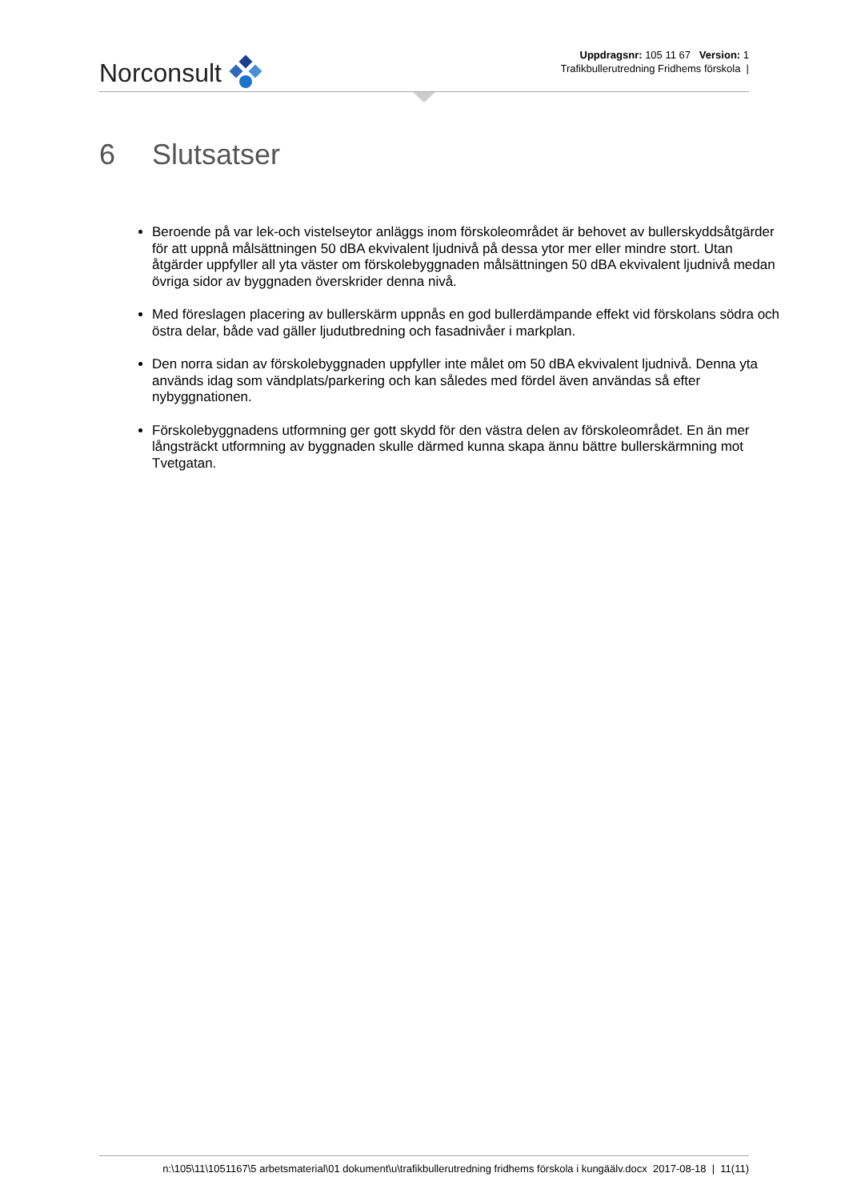Norconsult
Uppdragsnr: 105 11 67 Version: 1
Trafikbullerutredning Fridhems förskola |
6 Slutsatser
Beroende på var lek-och vistelseytor anläggs inom förskoleområdet är behovet av bullerskyddsåtgärder för att uppnå målsättningen 50 dBA ekvivalent ljudnivå på dessa ytor mer eller mindre stort. Utan åtgärder uppfyller all yta väster om förskolebyggnaden målsättningen 50 dBA ekvivalent ljudnivå medan övriga sidor av byggnaden överskrider denna nivå.
Med föreslagen placering av bullerskärm uppnås en god bullerdämpande effekt vid förskolans södra och östra delar, både vad gäller ljudutbredning och fasadnivåer i markplan.
Den norra sidan av förskolebyggnaden uppfyller inte målet om 50 dBA ekvivalent ljudnivå. Denna yta används idag som vändplats/parkering och kan således med fördel även användas så efter nybyggnationen.
Förskolebyggnadens utformning ger gott skydd för den västra delen av förskoleområdet. En än mer långsträckt utformning av byggnaden skulle därmed kunna skapa ännu bättre bullerskärmning mot Tvetgatan.
n:\105\11\1051167\5 arbetsmaterial\01 dokument\u\trafikbullerutredning fridhems förskola i kungäälv.docx 2017-08-18 | 11(11)